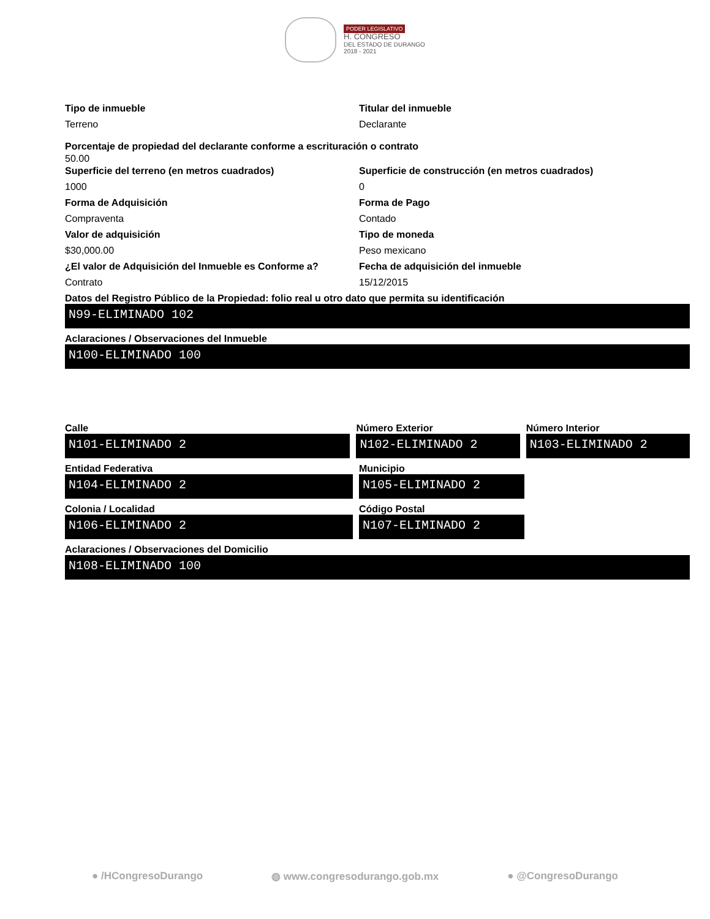PODER LEGISLATIVO
H. CONGRESO
DEL ESTADO DE DURANGO
2018 - 2021
Tipo de inmueble
Terreno
Titular del inmueble
Declarante
Porcentaje de propiedad del declarante conforme a escrituración o contrato
50.00
Superficie del terreno (en metros cuadrados)
1000
Superficie de construcción (en metros cuadrados)
0
Forma de Adquisición
Compraventa
Forma de Pago
Contado
Valor de adquisición
$30,000.00
Tipo de moneda
Peso mexicano
¿El valor de Adquisición del Inmueble es Conforme a?
Contrato
Fecha de adquisición del inmueble
15/12/2015
Datos del Registro Público de la Propiedad: folio real u otro dato que permita su identificación
N99-ELIMINADO 102
Aclaraciones / Observaciones del Inmueble
N100-ELIMINADO 100
Calle
N101-ELIMINADO 2
Número Exterior
N102-ELIMINADO 2
Número Interior
N103-ELIMINADO 2
Entidad Federativa
N104-ELIMINADO 2
Municipio
N105-ELIMINADO 2
Colonia / Localidad
N106-ELIMINADO 2
Código Postal
N107-ELIMINADO 2
Aclaraciones / Observaciones del Domicilio
N108-ELIMINADO 100
● /HCongresoDurango ◍ www.congresodurango.gob.mx ● @CongresoDurango